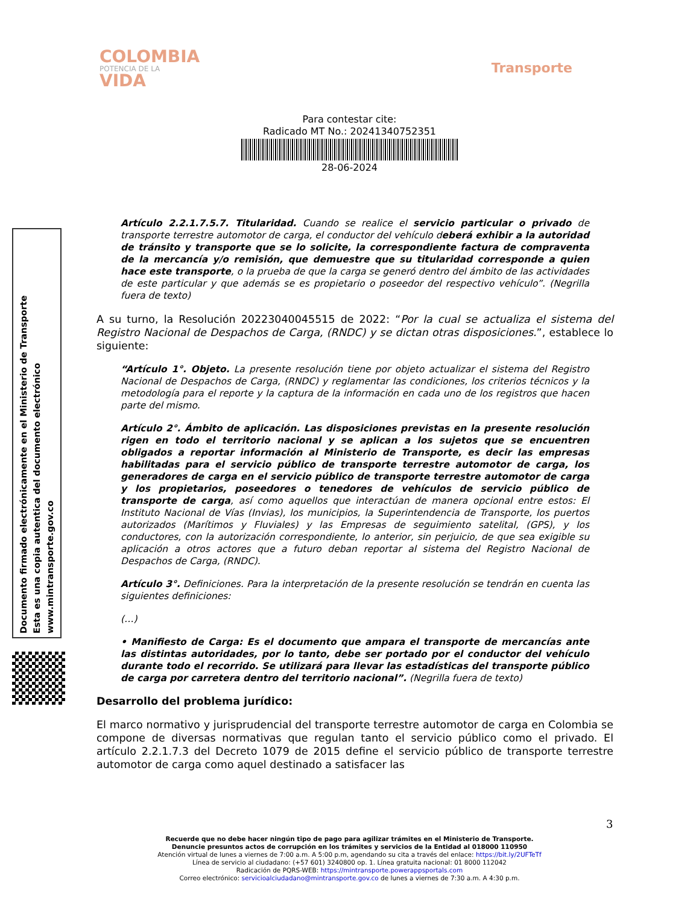COLOMBIA
POTENCIA DE LA
VIDA
Transporte
Para contestar cite:
Radicado MT No.: 20241340752351
28-06-2024
Artículo 2.2.1.7.5.7. Titularidad. Cuando se realice el servicio particular o privado de transporte terrestre automotor de carga, el conductor del vehículo deberá exhibir a la autoridad de tránsito y transporte que se lo solicite, la correspondiente factura de compraventa de la mercancía y/o remisión, que demuestre que su titularidad corresponde a quien hace este transporte, o la prueba de que la carga se generó dentro del ámbito de las actividades de este particular y que además se es propietario o poseedor del respectivo vehículo”. (Negrilla fuera de texto)
A su turno, la Resolución 20223040045515 de 2022: “Por la cual se actualiza el sistema del Registro Nacional de Despachos de Carga, (RNDC) y se dictan otras disposiciones.”, establece lo siguiente:
“Artículo 1°. Objeto. La presente resolución tiene por objeto actualizar el sistema del Registro Nacional de Despachos de Carga, (RNDC) y reglamentar las condiciones, los criterios técnicos y la metodología para el reporte y la captura de la información en cada uno de los registros que hacen parte del mismo.
Artículo 2°. Ámbito de aplicación. Las disposiciones previstas en la presente resolución rigen en todo el territorio nacional y se aplican a los sujetos que se encuentren obligados a reportar información al Ministerio de Transporte, es decir las empresas habilitadas para el servicio público de transporte terrestre automotor de carga, los generadores de carga en el servicio público de transporte terrestre automotor de carga y los propietarios, poseedores o tenedores de vehículos de servicio público de transporte de carga, así como aquellos que interactúan de manera opcional entre estos: El Instituto Nacional de Vías (Invias), los municipios, la Superintendencia de Transporte, los puertos autorizados (Marítimos y Fluviales) y las Empresas de seguimiento satelital, (GPS), y los conductores, con la autorización correspondiente, lo anterior, sin perjuicio, de que sea exigible su aplicación a otros actores que a futuro deban reportar al sistema del Registro Nacional de Despachos de Carga, (RNDC).
Artículo 3°. Definiciones. Para la interpretación de la presente resolución se tendrán en cuenta las siguientes definiciones:
(…)
• Manifiesto de Carga: Es el documento que ampara el transporte de mercancías ante las distintas autoridades, por lo tanto, debe ser portado por el conductor del vehículo durante todo el recorrido. Se utilizará para llevar las estadísticas del transporte público de carga por carretera dentro del territorio nacional”. (Negrilla fuera de texto)
Desarrollo del problema jurídico:
El marco normativo y jurisprudencial del transporte terrestre automotor de carga en Colombia se compone de diversas normativas que regulan tanto el servicio público como el privado. El artículo 2.2.1.7.3 del Decreto 1079 de 2015 define el servicio público de transporte terrestre automotor de carga como aquel destinado a satisfacer las
Documento firmado electrónicamente en el Ministerio de Transporte
Esta es una copia autentica del documento electrónico
www.mintransporte.gov.co
3
Recuerde que no debe hacer ningún tipo de pago para agilizar trámites en el Ministerio de Transporte.
Denuncie presuntos actos de corrupción en los trámites y servicios de la Entidad al 018000 110950
Atención virtual de lunes a viernes de 7:00 a.m. A 5:00 p.m, agendando su cita a través del enlace: https://bit.ly/2UFTeTf
Línea de servicio al ciudadano: (+57 601) 3240800 op. 1. Línea gratuita nacional: 01 8000 112042
Radicación de PQRS-WEB: https://mintransporte.powerappsportals.com
Correo electrónico: servicioalciudadano@mintransporte.gov.co de lunes a viernes de 7:30 a.m. A 4:30 p.m.